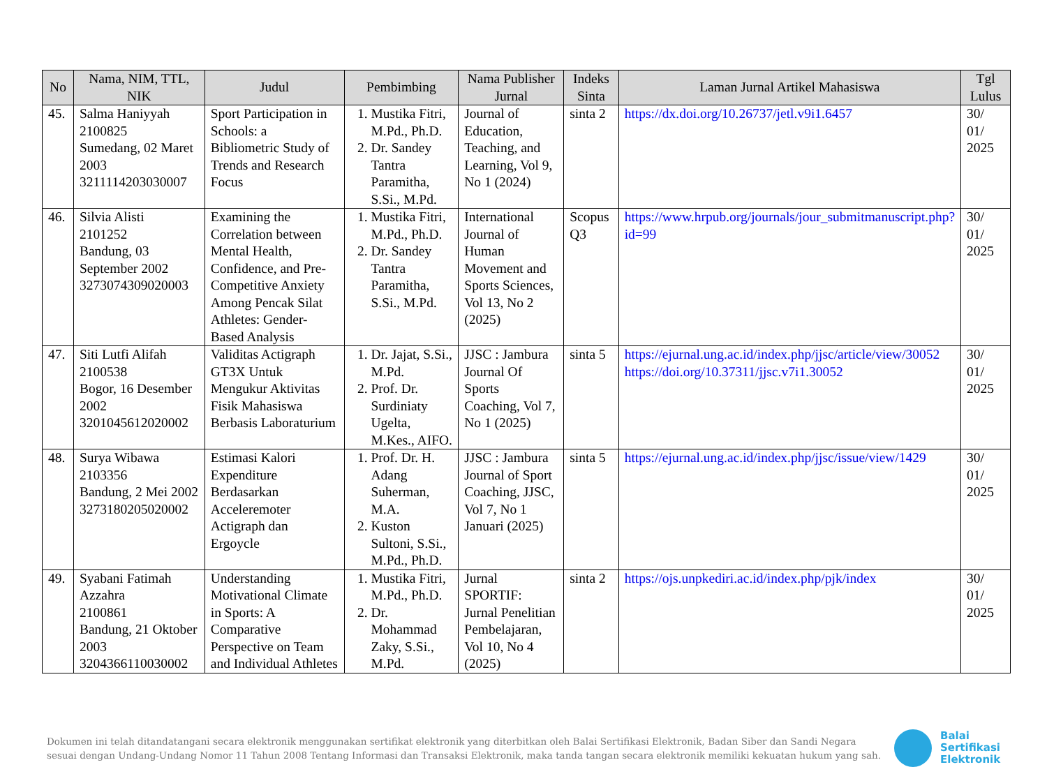| No | Nama, NIM, TTL, NIK | Judul | Pembimbing | Nama Publisher Jurnal | Indeks Sinta | Laman Jurnal Artikel Mahasiswa | Tgl Lulus |
| --- | --- | --- | --- | --- | --- | --- | --- |
| 45. | Salma Haniyyah 2100825 Sumedang, 02 Maret 2003 3211114203030007 | Sport Participation in Schools: a Bibliometric Study of Trends and Research Focus | 1. Mustika Fitri, M.Pd., Ph.D. 2. Dr. Sandey Tantra Paramitha, S.Si., M.Pd. | Journal of Education, Teaching, and Learning, Vol 9, No 1 (2024) | sinta 2 | https://dx.doi.org/10.26737/jetl.v9i1.6457 | 30/ 01/ 2025 |
| 46. | Silvia Alisti 2101252 Bandung, 03 September 2002 3273074309020003 | Examining the Correlation between Mental Health, Confidence, and Pre-Competitive Anxiety Among Pencak Silat Athletes: Gender-Based Analysis | 1. Mustika Fitri, M.Pd., Ph.D. 2. Dr. Sandey Tantra Paramitha, S.Si., M.Pd. | International Journal of Human Movement and Sports Sciences, Vol 13, No 2 (2025) | Scopus Q3 | https://www.hrpub.org/journals/jour_submitmanuscript.php?id=99 | 30/ 01/ 2025 |
| 47. | Siti Lutfi Alifah 2100538 Bogor, 16 Desember 2002 3201045612020002 | Validitas Actigraph GT3X Untuk Mengukur Aktivitas Fisik Mahasiswa Berbasis Laboraturium | 1. Dr. Jajat, S.Si., M.Pd. 2. Prof. Dr. Surdiniaty Ugelta, M.Kes., AIFO. | JJSC : Jambura Journal Of Sports Coaching, Vol 7, No 1 (2025) | sinta 5 | https://ejurnal.ung.ac.id/index.php/jjsc/article/view/30052 https://doi.org/10.37311/jjsc.v7i1.30052 | 30/ 01/ 2025 |
| 48. | Surya Wibawa 2103356 Bandung, 2 Mei 2002 3273180205020002 | Estimasi Kalori Expenditure Berdasarkan Acceleremoter Actigraph dan Ergoycle | 1. Prof. Dr. H. Adang Suherman, M.A. 2. Kuston Sultoni, S.Si., M.Pd., Ph.D. | JJSC : Jambura Journal of Sport Coaching, JJSC, Vol 7, No 1 Januari (2025) | sinta 5 | https://ejurnal.ung.ac.id/index.php/jjsc/issue/view/1429 | 30/ 01/ 2025 |
| 49. | Syabani Fatimah Azzahra 2100861 Bandung, 21 Oktober 2003 3204366110030002 | Understanding Motivational Climate in Sports: A Comparative Perspective on Team and Individual Athletes | 1. Mustika Fitri, M.Pd., Ph.D. 2. Dr. Mohammad Zaky, S.Si., M.Pd. | Jurnal SPORTIF: Jurnal Penelitian Pembelajaran, Vol 10, No 4 (2025) | sinta 2 | https://ojs.unpkediri.ac.id/index.php/pjk/index | 30/ 01/ 2025 |
Dokumen ini telah ditandatangani secara elektronik menggunakan sertifikat elektronik yang diterbitkan oleh Balai Sertifikasi Elektronik, Badan Siber dan Sandi Negara sesuai dengan Undang-Undang Nomor 11 Tahun 2008 Tentang Informasi dan Transaksi Elektronik, maka tanda tangan secara elektronik memiliki kekuatan hukum yang sah.
Balai
Sertifikasi
Elektronik